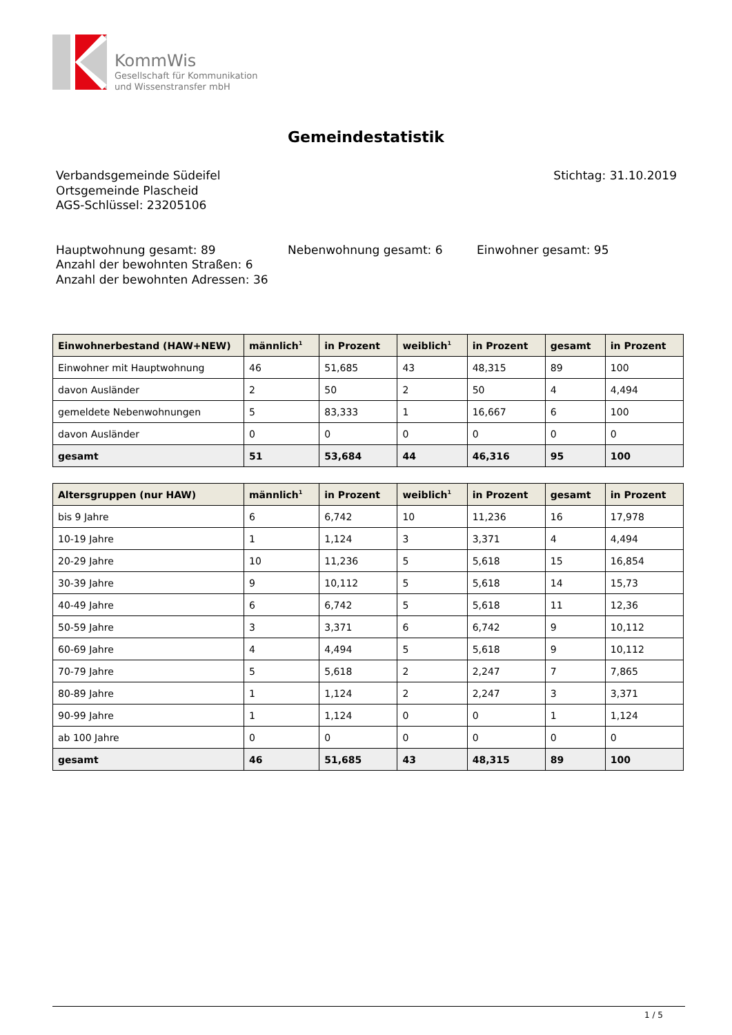KommWis
Gesellschaft für Kommunikation
und Wissenstransfer mbH
Gemeindestatistik
Verbandsgemeinde Südeifel
Ortsgemeinde Plascheid
AGS-Schlüssel: 23205106
Stichtag: 31.10.2019
Hauptwohnung gesamt: 89
Anzahl der bewohnten Straßen: 6
Anzahl der bewohnten Adressen: 36
Nebenwohnung gesamt: 6 Einwohner gesamt: 95
| Einwohnerbestand (HAW+NEW) | männlich<sup>1</sup> | in Prozent | weiblich<sup>1</sup> | in Prozent | gesamt | in Prozent |
| --- | --- | --- | --- | --- | --- | --- |
| Einwohner mit Hauptwohnung | 46 | 51,685 | 43 | 48,315 | 89 | 100 |
| davon Ausländer | 2 | 50 | 2 | 50 | 4 | 4,494 |
| gemeldete Nebenwohnungen | 5 | 83,333 | 1 | 16,667 | 6 | 100 |
| davon Ausländer | 0 | 0 | 0 | 0 | 0 | 0 |
| gesamt | 51 | 53,684 | 44 | 46,316 | 95 | 100 |
| Altersgruppen (nur HAW) | männlich<sup>1</sup> | in Prozent | weiblich<sup>1</sup> | in Prozent | gesamt | in Prozent |
| --- | --- | --- | --- | --- | --- | --- |
| bis 9 Jahre | 6 | 6,742 | 10 | 11,236 | 16 | 17,978 |
| 10-19 Jahre | 1 | 1,124 | 3 | 3,371 | 4 | 4,494 |
| 20-29 Jahre | 10 | 11,236 | 5 | 5,618 | 15 | 16,854 |
| 30-39 Jahre | 9 | 10,112 | 5 | 5,618 | 14 | 15,73 |
| 40-49 Jahre | 6 | 6,742 | 5 | 5,618 | 11 | 12,36 |
| 50-59 Jahre | 3 | 3,371 | 6 | 6,742 | 9 | 10,112 |
| 60-69 Jahre | 4 | 4,494 | 5 | 5,618 | 9 | 10,112 |
| 70-79 Jahre | 5 | 5,618 | 2 | 2,247 | 7 | 7,865 |
| 80-89 Jahre | 1 | 1,124 | 2 | 2,247 | 3 | 3,371 |
| 90-99 Jahre | 1 | 1,124 | 0 | 0 | 1 | 1,124 |
| ab 100 Jahre | 0 | 0 | 0 | 0 | 0 | 0 |
| gesamt | 46 | 51,685 | 43 | 48,315 | 89 | 100 |
1 / 5